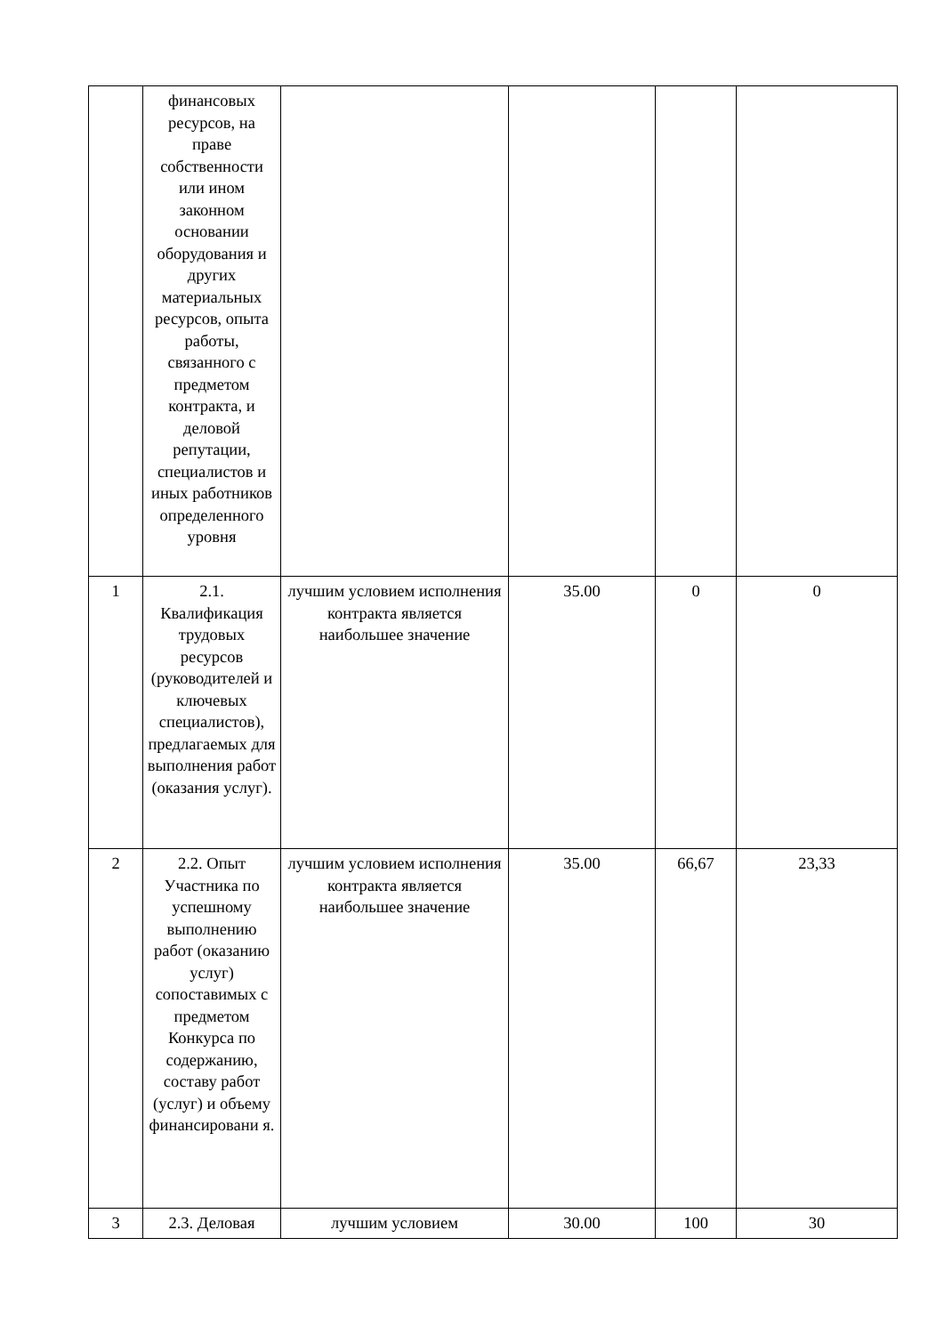| | финансовых ресурсов, на праве собственности или ином законном основании оборудования и других материальных ресурсов, опыта работы, связанного с предметом контракта, и деловой репутации, специалистов и иных работников определенного уровня | | | | |
| 1 | 2.1. Квалификация трудовых ресурсов (руководителей и ключевых специалистов), предлагаемых для выполнения работ (оказания услуг). | лучшим условием исполнения контракта является наибольшее значение | 35.00 | 0 | 0 |
| 2 | 2.2. Опыт Участника по успешному выполнению работ (оказанию услуг) сопоставимых с предметом Конкурса по содержанию, составу работ (услуг) и объему финансировани я. | лучшим условием исполнения контракта является наибольшее значение | 35.00 | 66,67 | 23,33 |
| 3 | 2.3. Деловая | лучшим условием | 30.00 | 100 | 30 |